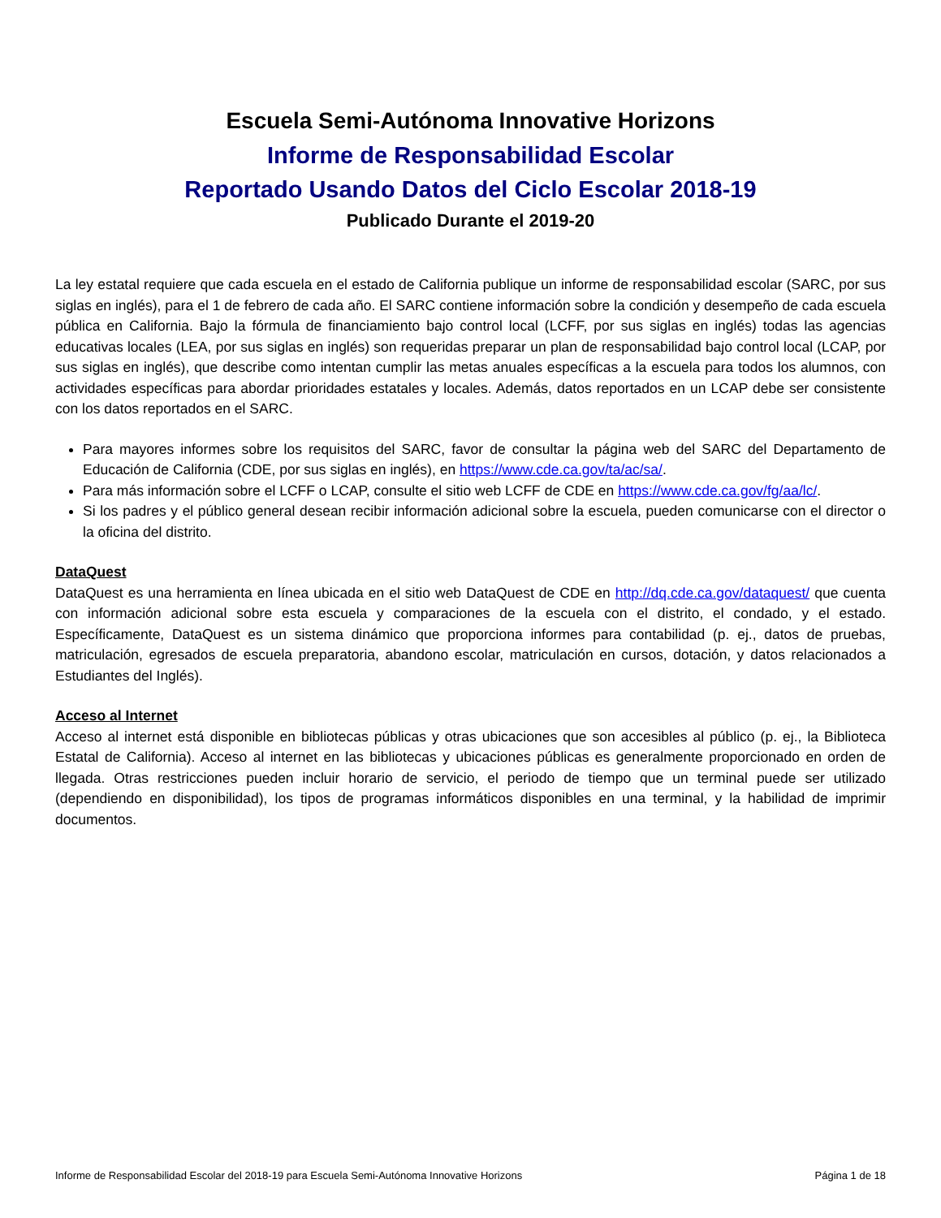Escuela Semi-Autónoma Innovative Horizons
Informe de Responsabilidad Escolar
Reportado Usando Datos del Ciclo Escolar 2018-19
Publicado Durante el 2019-20
La ley estatal requiere que cada escuela en el estado de California publique un informe de responsabilidad escolar (SARC, por sus siglas en inglés), para el 1 de febrero de cada año. El SARC contiene información sobre la condición y desempeño de cada escuela pública en California. Bajo la fórmula de financiamiento bajo control local (LCFF, por sus siglas en inglés) todas las agencias educativas locales (LEA, por sus siglas en inglés) son requeridas preparar un plan de responsabilidad bajo control local (LCAP, por sus siglas en inglés), que describe como intentan cumplir las metas anuales específicas a la escuela para todos los alumnos, con actividades específicas para abordar prioridades estatales y locales. Además, datos reportados en un LCAP debe ser consistente con los datos reportados en el SARC.
Para mayores informes sobre los requisitos del SARC, favor de consultar la página web del SARC del Departamento de Educación de California (CDE, por sus siglas en inglés), en https://www.cde.ca.gov/ta/ac/sa/.
Para más información sobre el LCFF o LCAP, consulte el sitio web LCFF de CDE en https://www.cde.ca.gov/fg/aa/lc/.
Si los padres y el público general desean recibir información adicional sobre la escuela, pueden comunicarse con el director o la oficina del distrito.
DataQuest
DataQuest es una herramienta en línea ubicada en el sitio web DataQuest de CDE en http://dq.cde.ca.gov/dataquest/ que cuenta con información adicional sobre esta escuela y comparaciones de la escuela con el distrito, el condado, y el estado. Específicamente, DataQuest es un sistema dinámico que proporciona informes para contabilidad (p. ej., datos de pruebas, matriculación, egresados de escuela preparatoria, abandono escolar, matriculación en cursos, dotación, y datos relacionados a Estudiantes del Inglés).
Acceso al Internet
Acceso al internet está disponible en bibliotecas públicas y otras ubicaciones que son accesibles al público (p. ej., la Biblioteca Estatal de California). Acceso al internet en las bibliotecas y ubicaciones públicas es generalmente proporcionado en orden de llegada. Otras restricciones pueden incluir horario de servicio, el periodo de tiempo que un terminal puede ser utilizado (dependiendo en disponibilidad), los tipos de programas informáticos disponibles en una terminal, y la habilidad de imprimir documentos.
Informe de Responsabilidad Escolar del 2018-19 para Escuela Semi-Autónoma Innovative Horizons Página 1 de 18